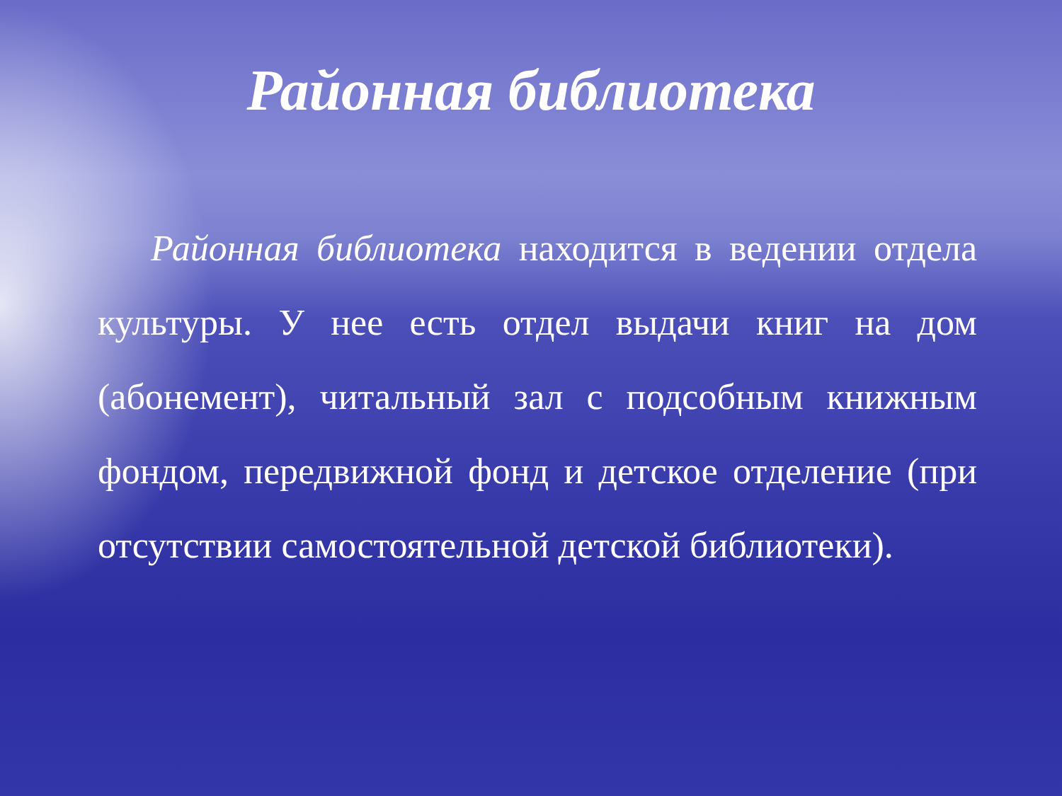Районная библиотека
Районная библиотека находится в ведении отдела культуры. У нее есть отдел выдачи книг на дом (абонемент), читальный зал с подсобным книжным фондом, передвижной фонд и детское отделение (при отсутствии самостоятельной детской библиотеки).